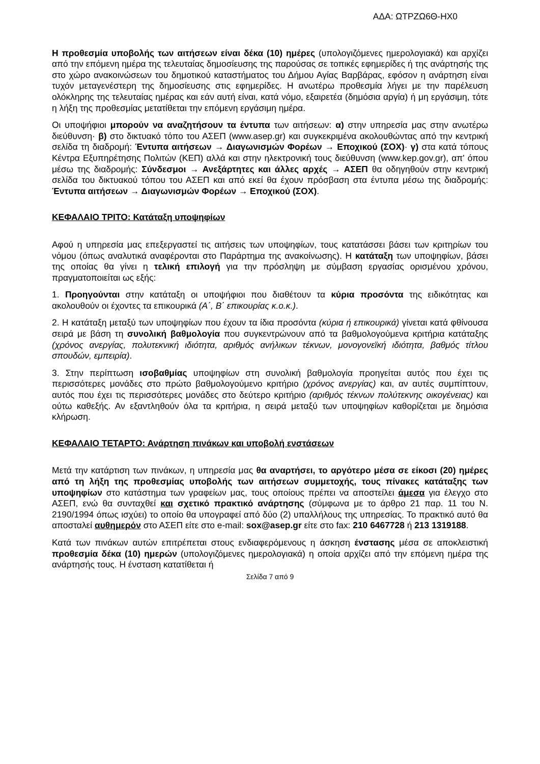ΑΔΑ: ΩΤΡΖΩ6Θ-ΗΧ0
Η προθεσμία υποβολής των αιτήσεων είναι δέκα (10) ημέρες (υπολογιζόμενες ημερολογιακά) και αρχίζει από την επόμενη ημέρα της τελευταίας δημοσίευσης της παρούσας σε τοπικές εφημερίδες ή της ανάρτησής της στο χώρο ανακοινώσεων του δημοτικού καταστήματος του Δήμου Αγίας Βαρβάρας, εφόσον η ανάρτηση είναι τυχόν μεταγενέστερη της δημοσίευσης στις εφημερίδες. Η ανωτέρω προθεσμία λήγει με την παρέλευση ολόκληρης της τελευταίας ημέρας και εάν αυτή είναι, κατά νόμο, εξαιρετέα (δημόσια αργία) ή μη εργάσιμη, τότε η λήξη της προθεσμίας μετατίθεται την επόμενη εργάσιμη ημέρα.
Οι υποψήφιοι μπορούν να αναζητήσουν τα έντυπα των αιτήσεων: α) στην υπηρεσία μας στην ανωτέρω διεύθυνση· β) στο δικτυακό τόπο του ΑΣΕΠ (www.asep.gr) και συγκεκριμένα ακολουθώντας από την κεντρική σελίδα τη διαδρομή: Έντυπα αιτήσεων → Διαγωνισμών Φορέων → Εποχικού (ΣΟΧ)· γ) στα κατά τόπους Κέντρα Εξυπηρέτησης Πολιτών (ΚΕΠ) αλλά και στην ηλεκτρονική τους διεύθυνση (www.kep.gov.gr), απ' όπου μέσω της διαδρομής: Σύνδεσμοι → Ανεξάρτητες και άλλες αρχές → ΑΣΕΠ θα οδηγηθούν στην κεντρική σελίδα του δικτυακού τόπου του ΑΣΕΠ και από εκεί θα έχουν πρόσβαση στα έντυπα μέσω της διαδρομής: Έντυπα αιτήσεων → Διαγωνισμών Φορέων → Εποχικού (ΣΟΧ).
ΚΕΦΑΛΑΙΟ ΤΡΙΤΟ: Κατάταξη υποψηφίων
Αφού η υπηρεσία μας επεξεργαστεί τις αιτήσεις των υποψηφίων, τους κατατάσσει βάσει των κριτηρίων του νόμου (όπως αναλυτικά αναφέρονται στο Παράρτημα της ανακοίνωσης). Η κατάταξη των υποψηφίων, βάσει της οποίας θα γίνει η τελική επιλογή για την πρόσληψη με σύμβαση εργασίας ορισμένου χρόνου, πραγματοποιείται ως εξής:
1. Προηγούνται στην κατάταξη οι υποψήφιοι που διαθέτουν τα κύρια προσόντα της ειδικότητας και ακολουθούν οι έχοντες τα επικουρικά (Α΄, Β΄ επικουρίας κ.ο.κ.).
2. Η κατάταξη μεταξύ των υποψηφίων που έχουν τα ίδια προσόντα (κύρια ή επικουρικά) γίνεται κατά φθίνουσα σειρά με βάση τη συνολική βαθμολογία που συγκεντρώνουν από τα βαθμολογούμενα κριτήρια κατάταξης (χρόνος ανεργίας, πολυτεκνική ιδιότητα, αριθμός ανήλικων τέκνων, μονογονεϊκή ιδιότητα, βαθμός τίτλου σπουδών, εμπειρία).
3. Στην περίπτωση ισοβαθμίας υποψηφίων στη συνολική βαθμολογία προηγείται αυτός που έχει τις περισσότερες μονάδες στο πρώτο βαθμολογούμενο κριτήριο (χρόνος ανεργίας) και, αν αυτές συμπίπτουν, αυτός που έχει τις περισσότερες μονάδες στο δεύτερο κριτήριο (αριθμός τέκνων πολύτεκνης οικογένειας) και ούτω καθεξής. Αν εξαντληθούν όλα τα κριτήρια, η σειρά μεταξύ των υποψηφίων καθορίζεται με δημόσια κλήρωση.
ΚΕΦΑΛΑΙΟ ΤΕΤΑΡΤΟ: Ανάρτηση πινάκων και υποβολή ενστάσεων
Μετά την κατάρτιση των πινάκων, η υπηρεσία μας θα αναρτήσει, το αργότερο μέσα σε είκοσι (20) ημέρες από τη λήξη της προθεσμίας υποβολής των αιτήσεων συμμετοχής, τους πίνακες κατάταξης των υποψηφίων στο κατάστημα των γραφείων μας, τους οποίους πρέπει να αποστείλει άμεσα για έλεγχο στο ΑΣΕΠ, ενώ θα συνταχθεί και σχετικό πρακτικό ανάρτησης (σύμφωνα με το άρθρο 21 παρ. 11 του Ν. 2190/1994 όπως ισχύει) το οποίο θα υπογραφεί από δύο (2) υπαλλήλους της υπηρεσίας. Το πρακτικό αυτό θα αποσταλεί αυθημερόν στο ΑΣΕΠ είτε στο e-mail: sox@asep.gr είτε στο fax: 210 6467728 ή 213 1319188.
Κατά των πινάκων αυτών επιτρέπεται στους ενδιαφερόμενους η άσκηση ένστασης μέσα σε αποκλειστική προθεσμία δέκα (10) ημερών (υπολογιζόμενες ημερολογιακά) η οποία αρχίζει από την επόμενη ημέρα της ανάρτησής τους. Η ένσταση κατατίθεται ή
Σελίδα 7 από 9